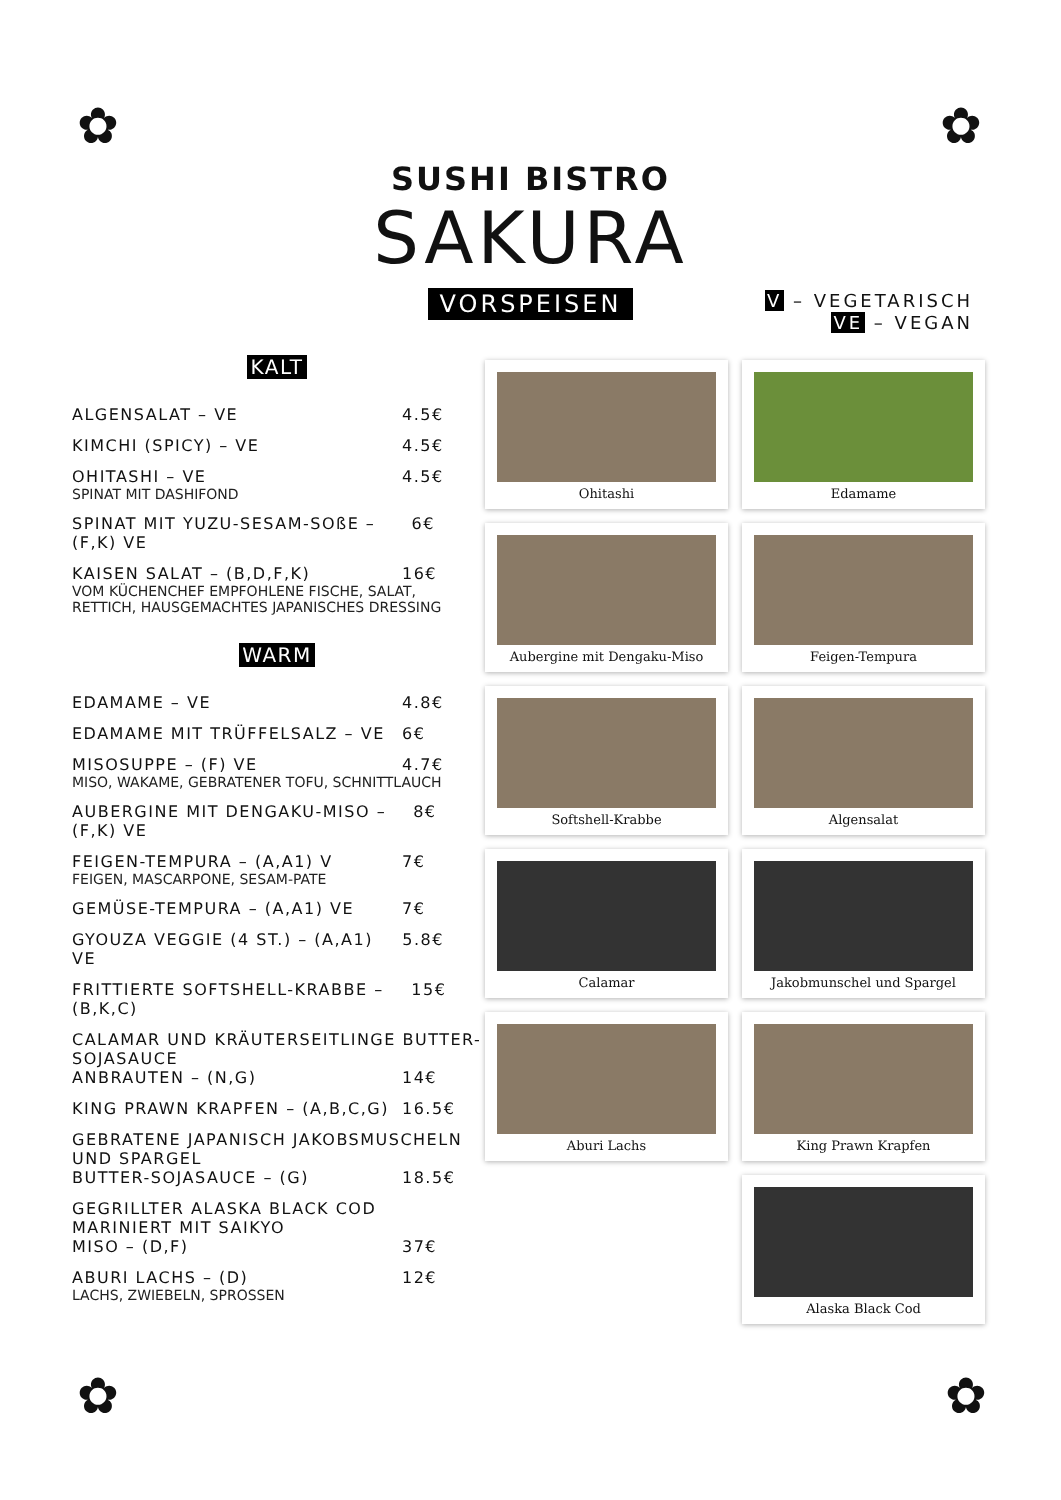✿ ✿
✿ ✿
SUSHI BISTRO
SAKURA
VORSPEISEN
V – VEGETARISCH
VE – VEGAN
KALT
ALGENSALAT – VE 4.5€
KIMCHI (SPICY) – VE 4.5€
OHITASHI – VE 4.5€
SPINAT MIT DASHIFOND
SPINAT MIT YUZU-SESAM-SOßE – (F,K) VE 6€
KAISEN SALAT – (B,D,F,K) 16€
VOM KÜCHENCHEF EMPFOHLENE FISCHE, SALAT, RETTICH, HAUSGEMACHTES JAPANISCHES DRESSING
WARM
EDAMAME – VE 4.8€
EDAMAME MIT TRÜFFELSALZ – VE 6€
MISOSUPPE – (F) VE 4.7€
MISO, WAKAME, GEBRATENER TOFU, SCHNITTLAUCH
AUBERGINE MIT DENGAKU-MISO – (F,K) VE 8€
FEIGEN-TEMPURA – (A,A1) V 7€
FEIGEN, MASCARPONE, SESAM-PATE
GEMÜSE-TEMPURA – (A,A1) VE 7€
GYOUZA VEGGIE (4 ST.) – (A,A1) VE 5.8€
FRITTIERTE SOFTSHELL-KRABBE – (B,K,C) 15€
CALAMAR UND KRÄUTERSEITLINGE BUTTER-SOJASAUCE
ANBRAUTEN – (N,G) 14€
KING PRAWN KRAPFEN – (A,B,C,G) 16.5€
GEBRATENE JAPANISCH JAKOBSMUSCHELN UND SPARGEL
BUTTER-SOJASAUCE – (G) 18.5€
GEGRILLTER ALASKA BLACK COD MARINIERT MIT SAIKYO
MISO – (D,F) 37€
ABURI LACHS – (D) 12€
LACHS, ZWIEBELN, SPROSSEN
Ohitashi
Edamame
Aubergine mit Dengaku-Miso
Feigen-Tempura
Softshell-Krabbe
Algensalat
Calamar
Jakobmunschel und Spargel
Aburi Lachs
King Prawn Krapfen
Alaska Black Cod